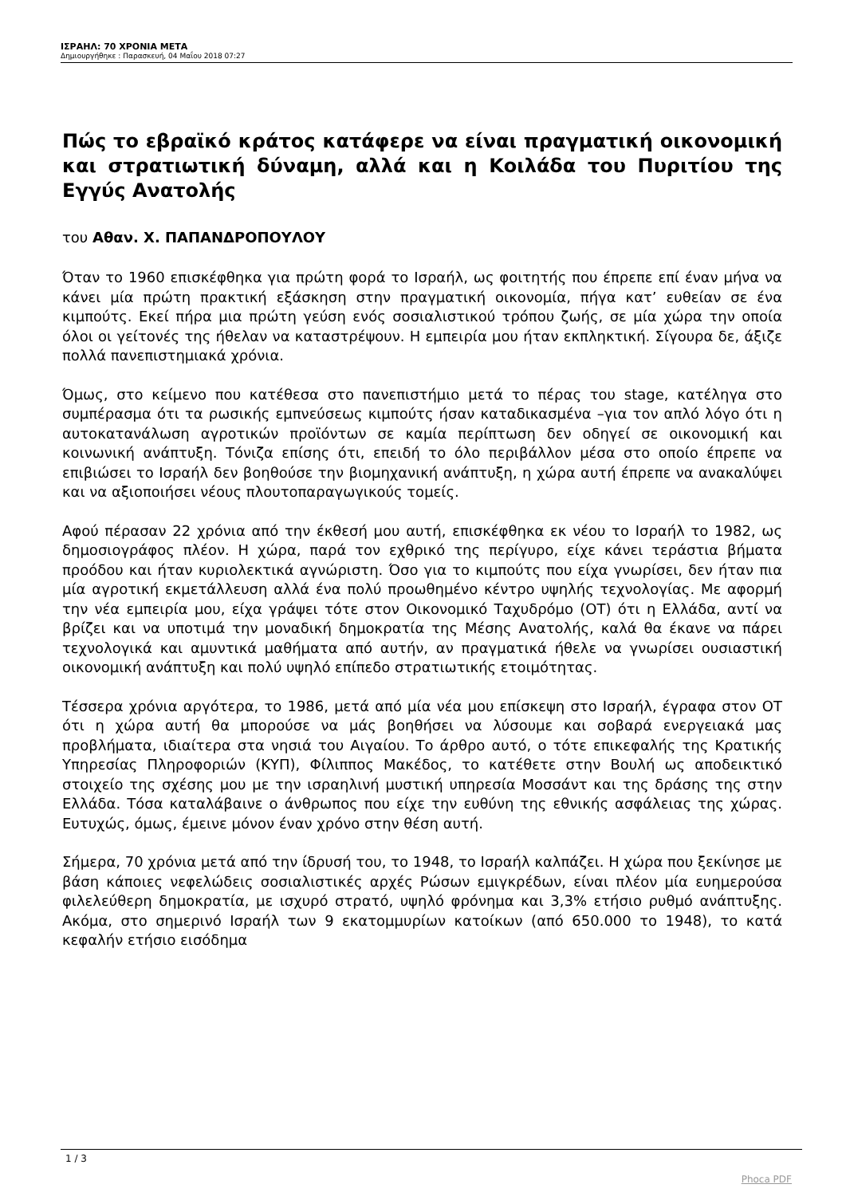ΙΣΡΑΗΛ: 70 ΧΡΟΝΙΑ ΜΕΤΑ
Δημιουργήθηκε : Παρασκευή, 04 Μαΐου 2018 07:27
Πώς το εβραϊκό κράτος κατάφερε να είναι πραγματική οικονομική και στρατιωτική δύναμη, αλλά και η Κοιλάδα του Πυριτίου της Εγγύς Ανατολής
του Αθαν. Χ. ΠΑΠΑΝΔΡΟΠΟΥΛΟΥ
Όταν το 1960 επισκέφθηκα για πρώτη φορά το Ισραήλ, ως φοιτητής που έπρεπε επί έναν μήνα να κάνει μία πρώτη πρακτική εξάσκηση στην πραγματική οικονομία, πήγα κατ’ ευθείαν σε ένα κιμπούτς. Εκεί πήρα μια πρώτη γεύση ενός σοσιαλιστικού τρόπου ζωής, σε μία χώρα την οποία όλοι οι γείτονές της ήθελαν να καταστρέψουν. Η εμπειρία μου ήταν εκπληκτική. Σίγουρα δε, άξιζε πολλά πανεπιστημιακά χρόνια.
Όμως, στο κείμενο που κατέθεσα στο πανεπιστήμιο μετά το πέρας του stage, κατέληγα στο συμπέρασμα ότι τα ρωσικής εμπνεύσεως κιμπούτς ήσαν καταδικασμένα –για τον απλό λόγο ότι η αυτοκατανάλωση αγροτικών προϊόντων σε καμία περίπτωση δεν οδηγεί σε οικονομική και κοινωνική ανάπτυξη. Τόνιζα επίσης ότι, επειδή το όλο περιβάλλον μέσα στο οποίο έπρεπε να επιβιώσει το Ισραήλ δεν βοηθούσε την βιομηχανική ανάπτυξη, η χώρα αυτή έπρεπε να ανακαλύψει και να αξιοποιήσει νέους πλουτοπαραγωγικούς τομείς.
Αφού πέρασαν 22 χρόνια από την έκθεσή μου αυτή, επισκέφθηκα εκ νέου το Ισραήλ το 1982, ως δημοσιογράφος πλέον. Η χώρα, παρά τον εχθρικό της περίγυρο, είχε κάνει τεράστια βήματα προόδου και ήταν κυριολεκτικά αγνώριστη. Όσο για το κιμπούτς που είχα γνωρίσει, δεν ήταν πια μία αγροτική εκμετάλλευση αλλά ένα πολύ προωθημένο κέντρο υψηλής τεχνολογίας. Με αφορμή την νέα εμπειρία μου, είχα γράψει τότε στον Οικονομικό Ταχυδρόμο (ΟΤ) ότι η Ελλάδα, αντί να βρίζει και να υποτιμά την μοναδική δημοκρατία της Μέσης Ανατολής, καλά θα έκανε να πάρει τεχνολογικά και αμυντικά μαθήματα από αυτήν, αν πραγματικά ήθελε να γνωρίσει ουσιαστική οικονομική ανάπτυξη και πολύ υψηλό επίπεδο στρατιωτικής ετοιμότητας.
Τέσσερα χρόνια αργότερα, το 1986, μετά από μία νέα μου επίσκεψη στο Ισραήλ, έγραφα στον ΟΤ ότι η χώρα αυτή θα μπορούσε να μάς βοηθήσει να λύσουμε και σοβαρά ενεργειακά μας προβλήματα, ιδιαίτερα στα νησιά του Αιγαίου. Το άρθρο αυτό, ο τότε επικεφαλής της Κρατικής Υπηρεσίας Πληροφοριών (ΚΥΠ), Φίλιππος Μακέδος, το κατέθετε στην Βουλή ως αποδεικτικό στοιχείο της σχέσης μου με την ισραηλινή μυστική υπηρεσία Μοσσάντ και της δράσης της στην Ελλάδα. Τόσα καταλάβαινε ο άνθρωπος που είχε την ευθύνη της εθνικής ασφάλειας της χώρας. Ευτυχώς, όμως, έμεινε μόνον έναν χρόνο στην θέση αυτή.
Σήμερα, 70 χρόνια μετά από την ίδρυσή του, το 1948, το Ισραήλ καλπάζει. Η χώρα που ξεκίνησε με βάση κάποιες νεφελώδεις σοσιαλιστικές αρχές Ρώσων εμιγκρέδων, είναι πλέον μία ευημερούσα φιλελεύθερη δημοκρατία, με ισχυρό στρατό, υψηλό φρόνημα και 3,3% ετήσιο ρυθμό ανάπτυξης. Ακόμα, στο σημερινό Ισραήλ των 9 εκατομμυρίων κατοίκων (από 650.000 το 1948), το κατά κεφαλήν ετήσιο εισόδημα
1 / 3
Phoca PDF